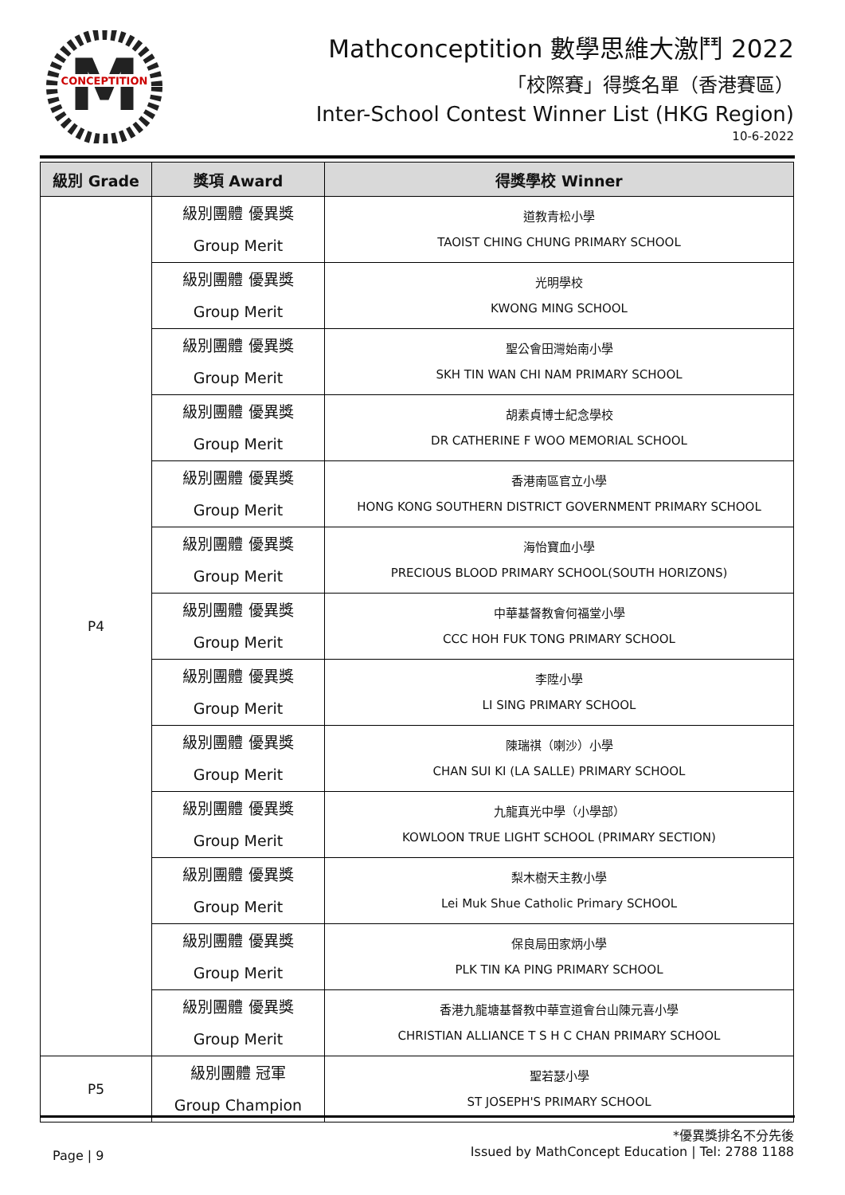M
CONCEPTITION
Mathconceptition 數學思維大激鬥 2022
「校際賽」得獎名單（香港賽區）
Inter-School Contest Winner List (HKG Region)
10-6-2022
| 級別 Grade | 獎項 Award | 得獎學校 Winner |
| --- | --- | --- |
| P4 | 級別團體 優異獎 Group Merit | 道教青松小學 TAOIST CHING CHUNG PRIMARY SCHOOL |
| | 級別團體 優異獎 Group Merit | 光明學校 KWONG MING SCHOOL |
| | 級別團體 優異獎 Group Merit | 聖公會田灣始南小學 SKH TIN WAN CHI NAM PRIMARY SCHOOL |
| | 級別團體 優異獎 Group Merit | 胡素貞博士紀念學校 DR CATHERINE F WOO MEMORIAL SCHOOL |
| | 級別團體 優異獎 Group Merit | 香港南區官立小學 HONG KONG SOUTHERN DISTRICT GOVERNMENT PRIMARY SCHOOL |
| | 級別團體 優異獎 Group Merit | 海怡寶血小學 PRECIOUS BLOOD PRIMARY SCHOOL(SOUTH HORIZONS) |
| | 級別團體 優異獎 Group Merit | 中華基督教會何福堂小學 CCC HOH FUK TONG PRIMARY SCHOOL |
| | 級別團體 優異獎 Group Merit | 李陞小學 LI SING PRIMARY SCHOOL |
| | 級別團體 優異獎 Group Merit | 陳瑞祺（喇沙）小學 CHAN SUI KI (LA SALLE) PRIMARY SCHOOL |
| | 級別團體 優異獎 Group Merit | 九龍真光中學（小學部） KOWLOON TRUE LIGHT SCHOOL (PRIMARY SECTION) |
| | 級別團體 優異獎 Group Merit | 梨木樹天主教小學 Lei Muk Shue Catholic Primary SCHOOL |
| | 級別團體 優異獎 Group Merit | 保良局田家炳小學 PLK TIN KA PING PRIMARY SCHOOL |
| | 級別團體 優異獎 Group Merit | 香港九龍塘基督教中華宣道會台山陳元喜小學 CHRISTIAN ALLIANCE T S H C CHAN PRIMARY SCHOOL |
| P5 | 級別團體 冠軍 Group Champion | 聖若瑟小學 ST JOSEPH'S PRIMARY SCHOOL |
Page | 9
*優異獎排名不分先後
Issued by MathConcept Education | Tel: 2788 1188